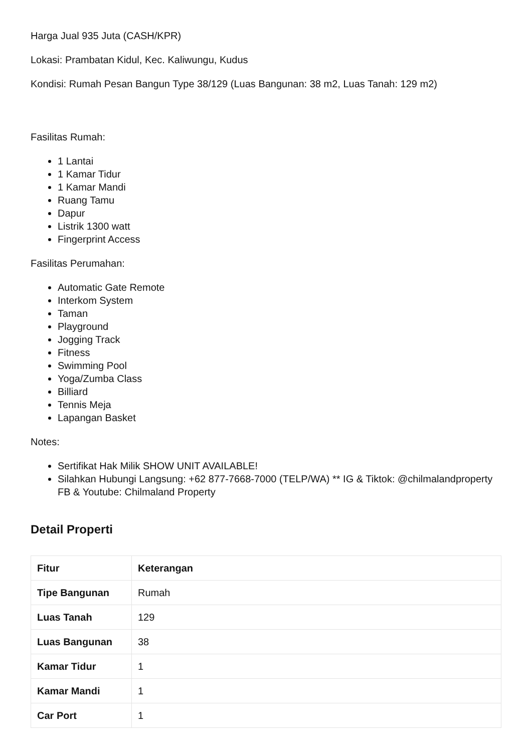Harga Jual 935 Juta (CASH/KPR)
Lokasi: Prambatan Kidul, Kec. Kaliwungu, Kudus
Kondisi: Rumah Pesan Bangun Type 38/129 (Luas Bangunan: 38 m2, Luas Tanah: 129 m2)
Fasilitas Rumah:
1 Lantai
1 Kamar Tidur
1 Kamar Mandi
Ruang Tamu
Dapur
Listrik 1300 watt
Fingerprint Access
Fasilitas Perumahan:
Automatic Gate Remote
Interkom System
Taman
Playground
Jogging Track
Fitness
Swimming Pool
Yoga/Zumba Class
Billiard
Tennis Meja
Lapangan Basket
Notes:
Sertifikat Hak Milik SHOW UNIT AVAILABLE!
Silahkan Hubungi Langsung: +62 877-7668-7000 (TELP/WA) ** IG & Tiktok: @chilmalandproperty FB & Youtube: Chilmaland Property
Detail Properti
| Fitur | Keterangan |
| --- | --- |
| Tipe Bangunan | Rumah |
| Luas Tanah | 129 |
| Luas Bangunan | 38 |
| Kamar Tidur | 1 |
| Kamar Mandi | 1 |
| Car Port | 1 |